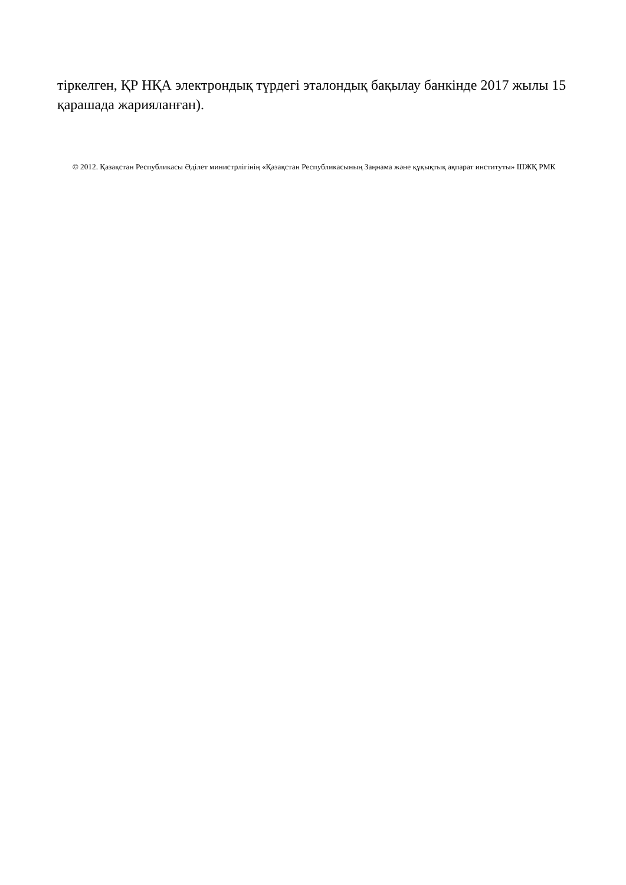тіркелген, ҚР НҚА электрондық түрдегі эталондық бақылау банкінде 2017 жылы 15 қарашада жарияланған).
© 2012. Қазақстан Республикасы Әділет министрлігінің «Қазақстан Республикасының Заңнама және құқықтық ақпарат институты» ШЖҚ РМК